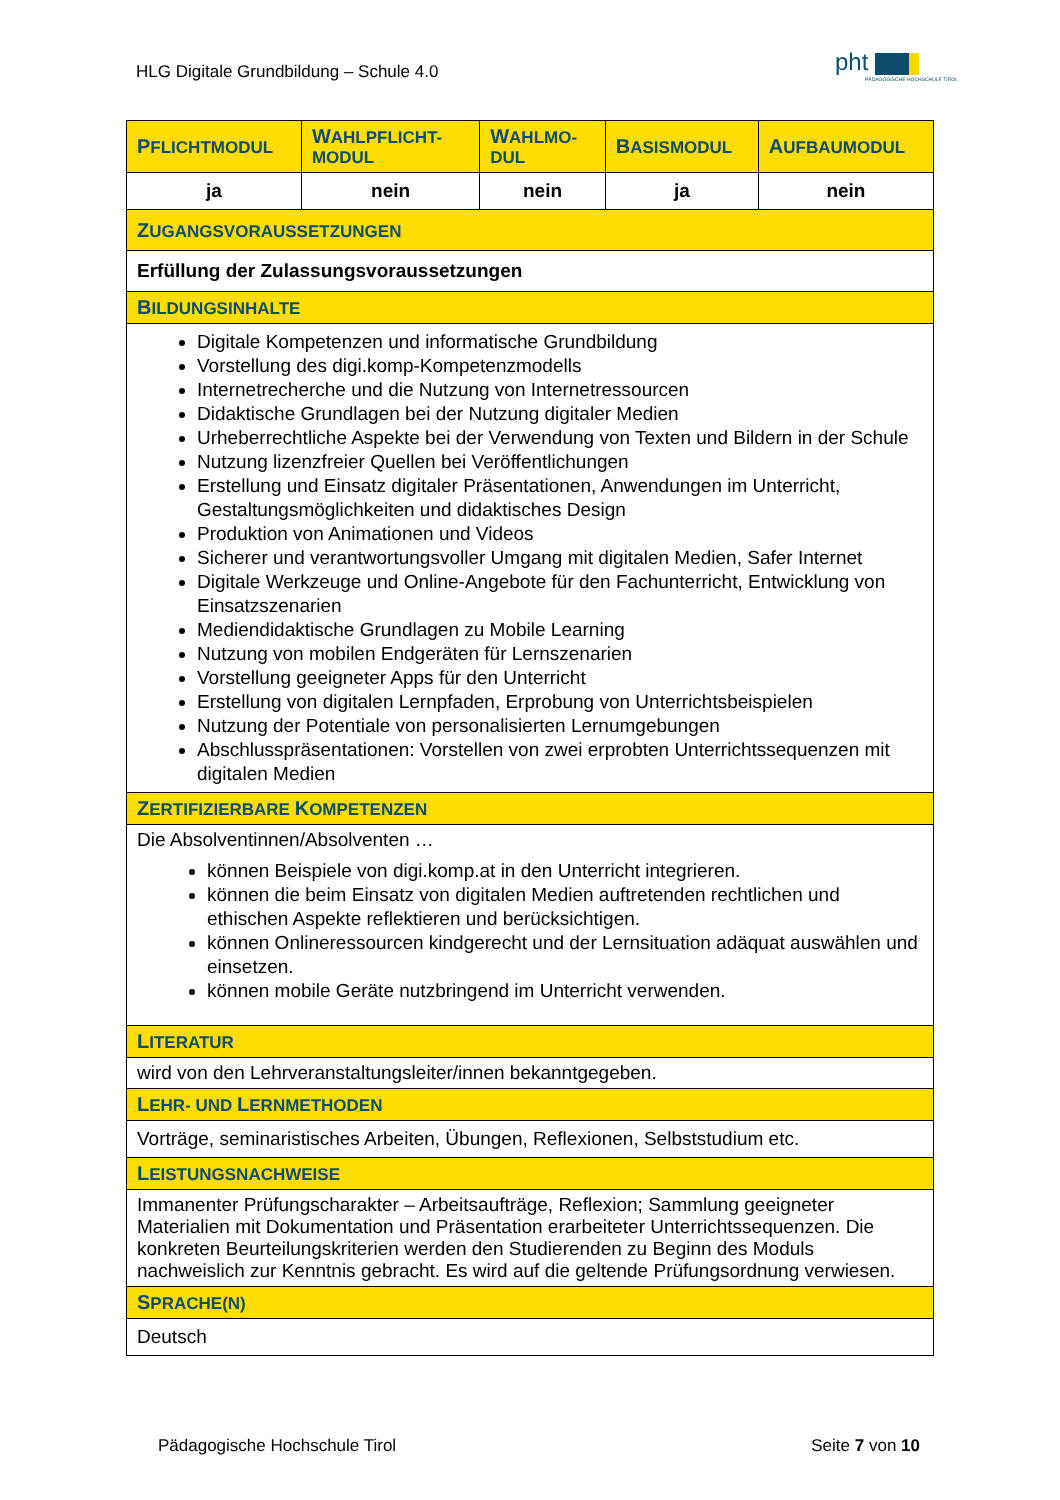HLG Digitale Grundbildung – Schule 4.0
pht
PÄDAGOGISCHE HOCHSCHULE TIROL
| P FLICHTMODUL | W AHLPFLICHT-MODUL | W AHLMO-DUL | B ASISMODUL | A UFBAUMODUL |
| --- | --- | --- | --- | --- |
| ja | nein | nein | ja | nein |
| Z UGANGSVORAUSSETZUNGEN | | | | |
| Erfüllung der Zulassungsvoraussetzungen | | | | |
| B ILDUNGSINHALTE | | | | |
| Digitale Kompetenzen und informatische Grundbildung Vorstellung des digi.komp-Kompetenzmodells Internetrecherche und die Nutzung von Internetressourcen Didaktische Grundlagen bei der Nutzung digitaler Medien Urheberrechtliche Aspekte bei der Verwendung von Texten und Bildern in der Schule Nutzung lizenzfreier Quellen bei Veröffentlichungen Erstellung und Einsatz digitaler Präsentationen, Anwendungen im Unterricht, Gestaltungsmöglichkeiten und didaktisches Design Produktion von Animationen und Videos Sicherer und verantwortungsvoller Umgang mit digitalen Medien, Safer Internet Digitale Werkzeuge und Online-Angebote für den Fachunterricht, Entwicklung von Einsatzszenarien Mediendidaktische Grundlagen zu Mobile Learning Nutzung von mobilen Endgeräten für Lernszenarien Vorstellung geeigneter Apps für den Unterricht Erstellung von digitalen Lernpfaden, Erprobung von Unterrichtsbeispielen Nutzung der Potentiale von personalisierten Lernumgebungen Abschlusspräsentationen: Vorstellen von zwei erprobten Unterrichtssequenzen mit digitalen Medien | | | | |
| Z ERTIFIZIERBARE K OMPETENZEN | | | | |
| Die Absolventinnen/Absolventen … können Beispiele von digi.komp.at in den Unterricht integrieren. können die beim Einsatz von digitalen Medien auftretenden rechtlichen und ethischen Aspekte reflektieren und berücksichtigen. können Onlineressourcen kindgerecht und der Lernsituation adäquat auswählen und einsetzen. können mobile Geräte nutzbringend im Unterricht verwenden. | | | | |
| L ITERATUR | | | | |
| wird von den Lehrveranstaltungsleiter/innen bekanntgegeben. | | | | |
| L EHR- UND L ERNMETHODEN | | | | |
| Vorträge, seminaristisches Arbeiten, Übungen, Reflexionen, Selbststudium etc. | | | | |
| L EISTUNGSNACHWEISE | | | | |
| Immanenter Prüfungscharakter – Arbeitsaufträge, Reflexion; Sammlung geeigneter Materialien mit Dokumentation und Präsentation erarbeiteter Unterrichtssequenzen. Die konkreten Beurteilungskriterien werden den Studierenden zu Beginn des Moduls nachweislich zur Kenntnis gebracht. Es wird auf die geltende Prüfungsordnung verwiesen. | | | | |
| S PRACHE(N) | | | | |
| Deutsch | | | | |
Pädagogische Hochschule Tirol Seite 7 von 10